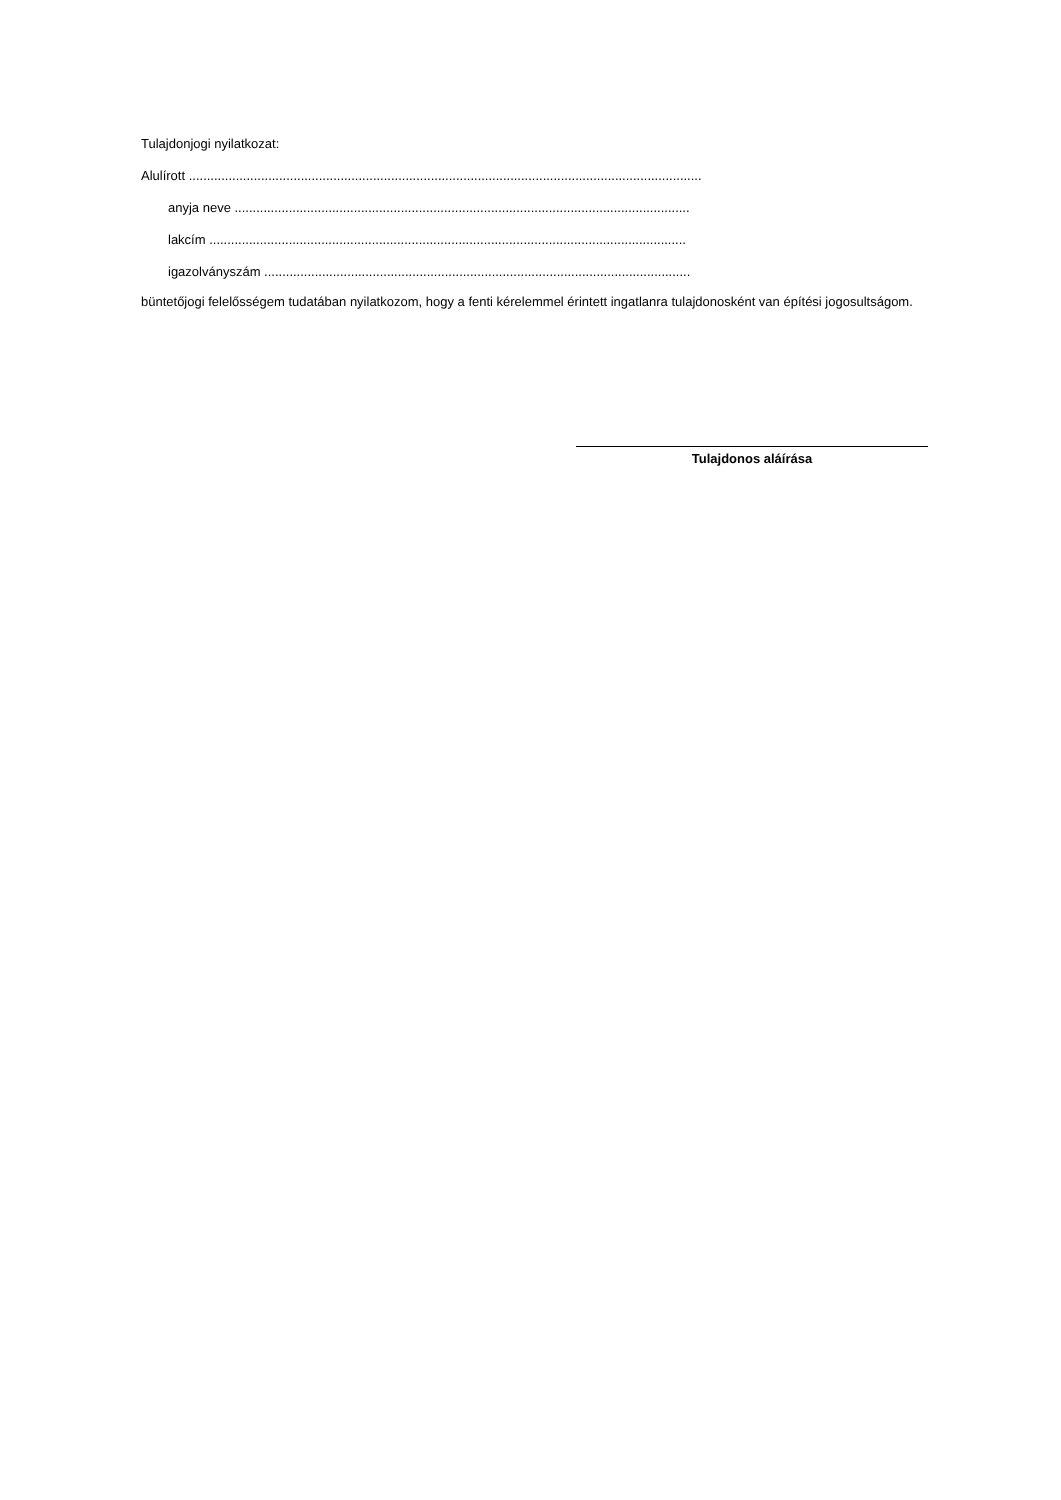Tulajdonjogi nyilatkozat:
Alulírott ..............................................................................................................................................
anyja neve ..............................................................................................................................
lakcím ....................................................................................................................................
igazolványszám ......................................................................................................................
büntetőjogi felelősségem tudatában nyilatkozom, hogy a fenti kérelemmel érintett ingatlanra tulajdonosként van építési jogosultságom.
Tulajdonos aláírása